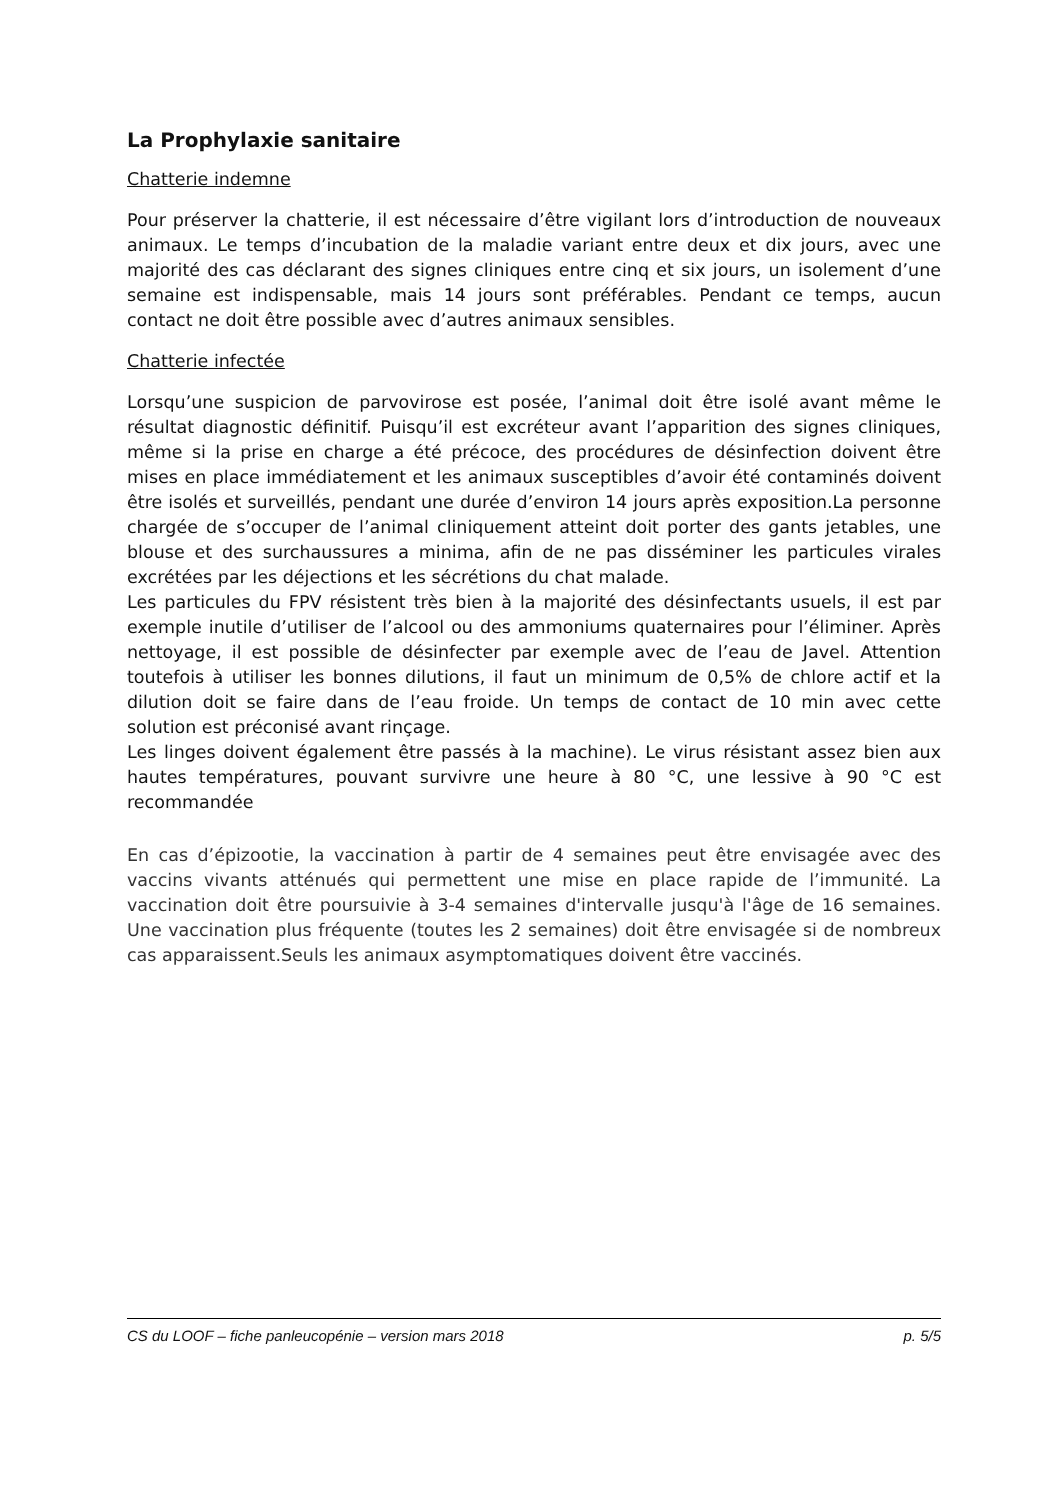La Prophylaxie sanitaire
Chatterie indemne
Pour préserver la chatterie, il est nécessaire d’être vigilant lors d’introduction de nouveaux animaux. Le temps d’incubation de la maladie variant entre deux et dix jours, avec une majorité des cas déclarant des signes cliniques entre cinq et six jours, un isolement d’une semaine est indispensable, mais 14 jours sont préférables. Pendant ce temps, aucun contact ne doit être possible avec d’autres animaux sensibles.
Chatterie infectée
Lorsqu’une suspicion de parvovirose est posée, l’animal doit être isolé avant même le résultat diagnostic définitif. Puisqu’il est excréteur avant l’apparition des signes cliniques, même si la prise en charge a été précoce, des procédures de désinfection doivent être mises en place immédiatement et les animaux susceptibles d’avoir été contaminés doivent être isolés et surveillés, pendant une durée d’environ 14 jours après exposition.La personne chargée de s’occuper de l’animal cliniquement atteint doit porter des gants jetables, une blouse et des surchaussures a minima, afin de ne pas disséminer les particules virales excrétées par les déjections et les sécrétions du chat malade.
Les particules du FPV résistent très bien à la majorité des désinfectants usuels, il est par exemple inutile d’utiliser de l’alcool ou des ammoniums quaternaires pour l’éliminer. Après nettoyage, il est possible de désinfecter par exemple avec de l’eau de Javel. Attention toutefois à utiliser les bonnes dilutions, il faut un minimum de 0,5% de chlore actif et la dilution doit se faire dans de l’eau froide. Un temps de contact de 10 min avec cette solution est préconisé avant rinçage.
Les linges doivent également être passés à la machine). Le virus résistant assez bien aux hautes températures, pouvant survivre une heure à 80 °C, une lessive à 90 °C est recommandée
En cas d’épizootie, la vaccination à partir de 4 semaines peut être envisagée avec des vaccins vivants atténués qui permettent une mise en place rapide de l’immunité. La vaccination doit être poursuivie à 3-4 semaines d'intervalle jusqu'à l'âge de 16 semaines. Une vaccination plus fréquente (toutes les 2 semaines) doit être envisagée si de nombreux cas apparaissent.Seuls les animaux asymptomatiques doivent être vaccinés.
CS du LOOF – fiche panleucopénie – version mars 2018 p. 5/5